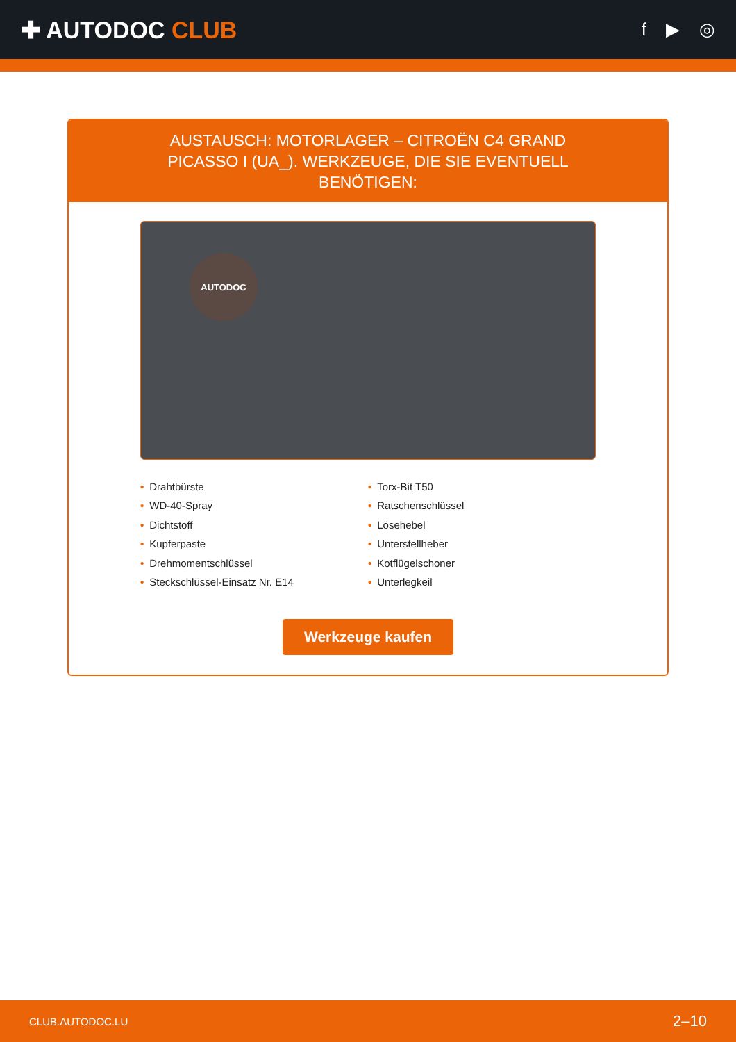✚ AUTODOC CLUB
f ▶ ◎
AUSTAUSCH: MOTORLAGER – CITROËN C4 GRAND PICASSO I (UA_). WERKZEUGE, DIE SIE EVENTUELL BENÖTIGEN:
AUTODOC
• Drahtbürste
• WD-40-Spray
• Dichtstoff
• Kupferpaste
• Drehmomentschlüssel
• Steckschlüssel-Einsatz Nr. E14
• Torx-Bit T50
• Ratschenschlüssel
• Lösehebel
• Unterstellheber
• Kotflügelschoner
• Unterlegkeil
Werkzeuge kaufen
CLUB.AUTODOC.LU 2–10